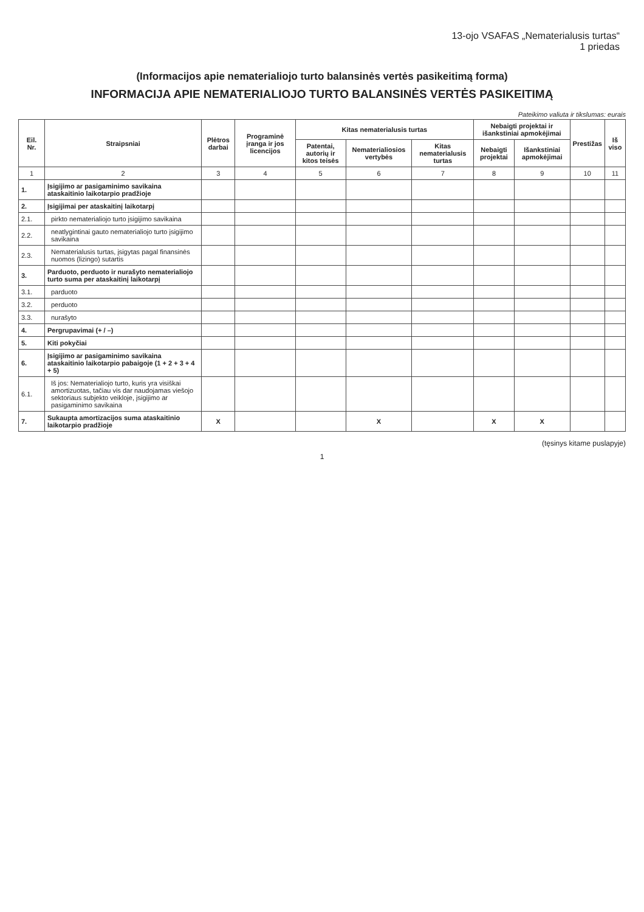13-ojo VSAFAS „Nematerialusis turtas“
1 priedas
(Informacijos apie nematerialiojo turto balansinės vertės pasikeitimą forma)
INFORMACIJA APIE NEMATERIALIOJO TURTO BALANSINĖS VERTĖS PASIKEITIMĄ
Pateikimo valiuta ir tikslumas: eurais
| Eil. Nr. | Straipsniai | Plėtros darbai | Programinė įranga ir jos licencijos | Kitas nematerialusis turtas | | | Nebaigti projektai ir išankstiniai apmokėjimai | | Prestižas | Iš viso |
| --- | --- | --- | --- | --- | --- | --- | --- | --- | --- | --- |
| | | | | Patentai, autorių ir kitos teisės | Nematerialiosios vertybės | Kitas nematerialusis turtas | Nebaigti projektai | Išankstiniai apmokėjimai | | |
| 1 | 2 | 3 | 4 | 5 | 6 | 7 | 8 | 9 | 10 | 11 |
| 1. | Įsigijimo ar pasigaminimo savikaina ataskaitinio laikotarpio pradžioje | | | | | | | | | |
| 2. | Įsigijimai per ataskaitinį laikotarpį | | | | | | | | | |
| 2.1. | pirkto nematerialiojo turto įsigijimo savikaina | | | | | | | | | |
| 2.2. | neatlygintinai gauto nematerialiojo turto įsigijimo savikaina | | | | | | | | | |
| 2.3. | Nematerialusis turtas, įsigytas pagal finansinės nuomos (lizingo) sutartis | | | | | | | | | |
| 3. | Parduoto, perduoto ir nurašyto nematerialiojo turto suma per ataskaitinį laikotarpį | | | | | | | | | |
| 3.1. | parduoto | | | | | | | | | |
| 3.2. | perduoto | | | | | | | | | |
| 3.3. | nurašyto | | | | | | | | | |
| 4. | Pergrupavimai (+ / –) | | | | | | | | | |
| 5. | Kiti pokyčiai | | | | | | | | | |
| 6. | Įsigijimo ar pasigaminimo savikaina ataskaitinio laikotarpio pabaigoje (1 + 2 + 3 + 4 + 5) | | | | | | | | | |
| 6.1. | Iš jos: Nematerialiojo turto, kuris yra visiškai amortizuotas, tačiau vis dar naudojamas viešojo sektoriaus subjekto veikloje, įsigijimo ar pasigaminimo savikaina | | | | | | | | | |
| 7. | Sukaupta amortizacijos suma ataskaitinio laikotarpio pradžioje | X | | | X | | X | X | | |
(tęsinys kitame puslapyje)
1